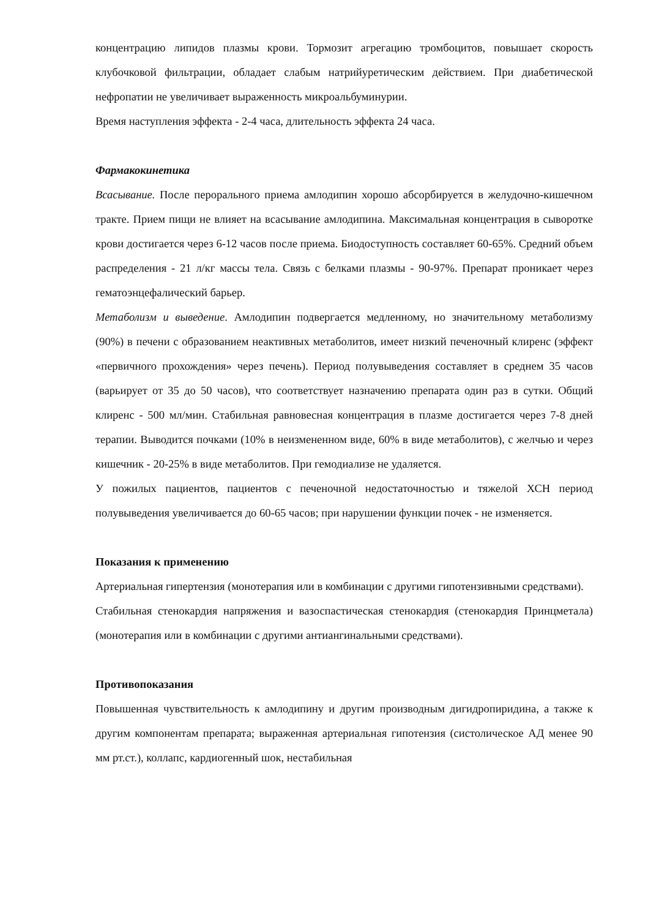концентрацию липидов плазмы крови. Тормозит агрегацию тромбоцитов, повышает скорость клубочковой фильтрации, обладает слабым натрийуретическим действием. При диабетической нефропатии не увеличивает выраженность микроальбуминурии.
Время наступления эффекта - 2-4 часа, длительность эффекта 24 часа.
Фармакокинетика
Всасывание. После перорального приема амлодипин хорошо абсорбируется в желудочно-кишечном тракте. Прием пищи не влияет на всасывание амлодипина. Максимальная концентрация в сыворотке крови достигается через 6-12 часов после приема. Биодоступность составляет 60-65%. Средний объем распределения - 21 л/кг массы тела. Связь с белками плазмы - 90-97%. Препарат проникает через гематоэнцефалический барьер.
Метаболизм и выведение. Амлодипин подвергается медленному, но значительному метаболизму (90%) в печени с образованием неактивных метаболитов, имеет низкий печеночный клиренс (эффект «первичного прохождения» через печень). Период полувыведения составляет в среднем 35 часов (варьирует от 35 до 50 часов), что соответствует назначению препарата один раз в сутки. Общий клиренс - 500 мл/мин. Стабильная равновесная концентрация в плазме достигается через 7-8 дней терапии. Выводится почками (10% в неизмененном виде, 60% в виде метаболитов), с желчью и через кишечник - 20-25% в виде метаболитов. При гемодиализе не удаляется.
У пожилых пациентов, пациентов с печеночной недостаточностью и тяжелой ХСН период полувыведения увеличивается до 60-65 часов; при нарушении функции почек - не изменяется.
Показания к применению
Артериальная гипертензия (монотерапия или в комбинации с другими гипотензивными средствами).
Стабильная стенокардия напряжения и вазоспастическая стенокардия (стенокардия Принцметала) (монотерапия или в комбинации с другими антиангинальными средствами).
Противопоказания
Повышенная чувствительность к амлодипину и другим производным дигидропиридина, а также к другим компонентам препарата; выраженная артериальная гипотензия (систолическое АД менее 90 мм рт.ст.), коллапс, кардиогенный шок, нестабильная